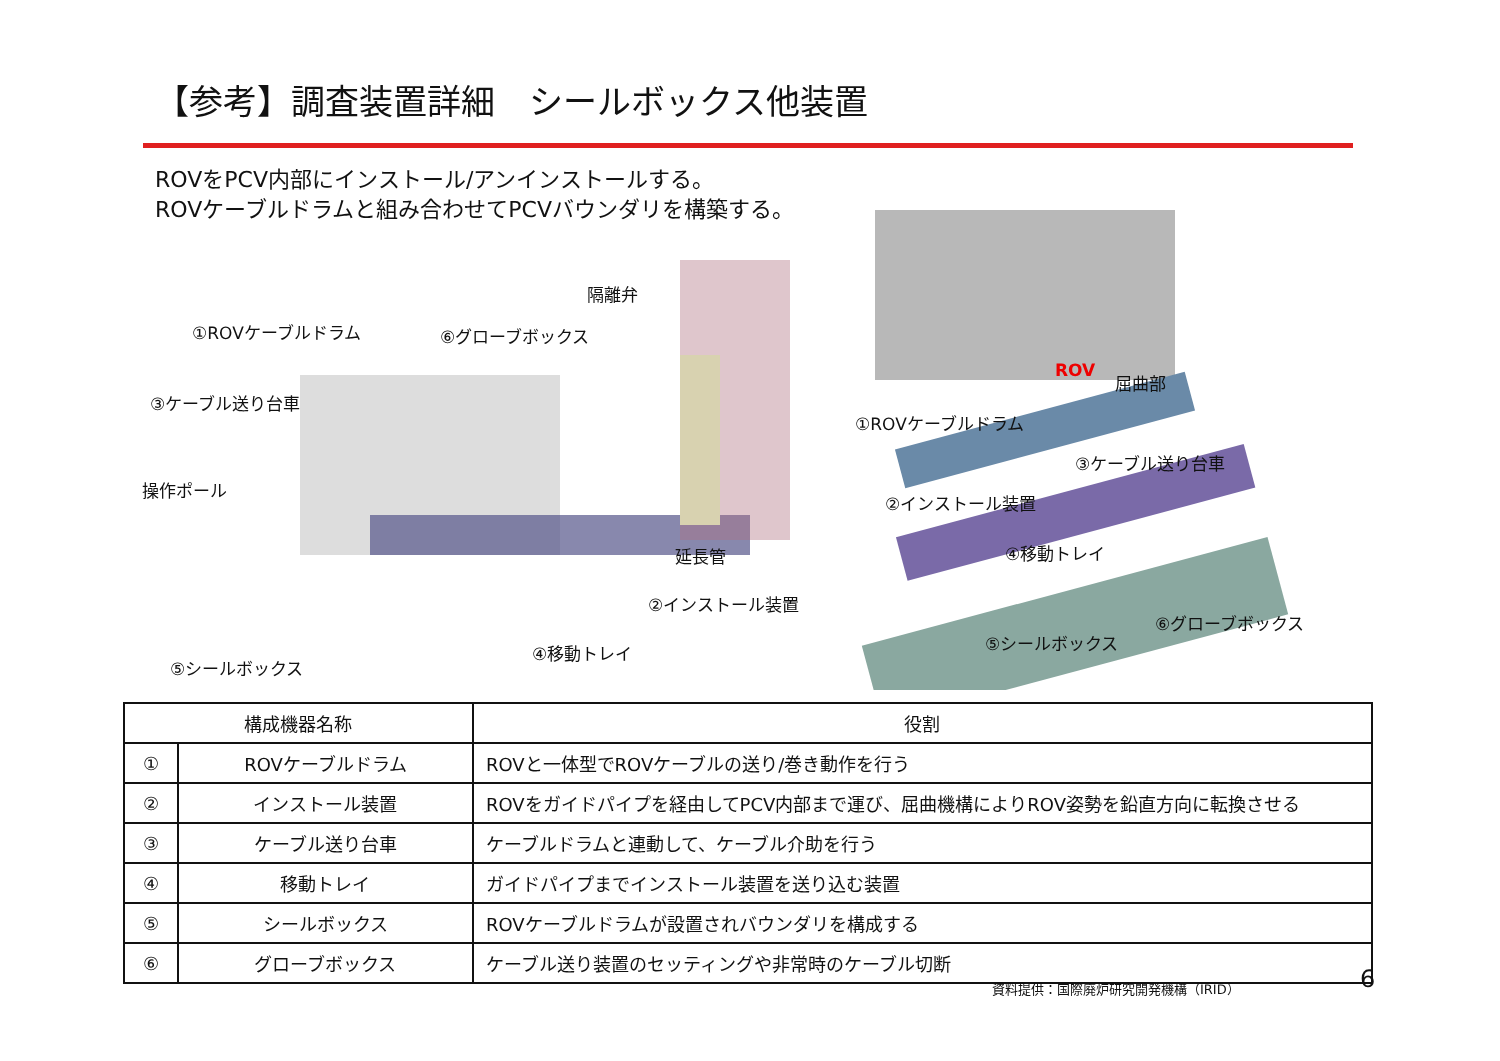【参考】調査装置詳細　シールボックス他装置
ROVをPCV内部にインストール/アンインストールする。
ROVケーブルドラムと組み合わせてPCVバウンダリを構築する。
隔離弁
①ROVケーブルドラム ⑥グローブボックス
③ケーブル送り台車
操作ポール
延長管
②インストール装置
④移動トレイ
⑤シールボックス
ROV 屈曲部
①ROVケーブルドラム
③ケーブル送り台車
②インストール装置
④移動トレイ
⑤シールボックス
⑥グローブボックス
| 構成機器名称 | | 役割 |
| --- | --- | --- |
| ① | ROVケーブルドラム | ROVと一体型でROVケーブルの送り/巻き動作を行う |
| ② | インストール装置 | ROVをガイドパイプを経由してPCV内部まで運び、屈曲機構によりROV姿勢を鉛直方向に転換させる |
| ③ | ケーブル送り台車 | ケーブルドラムと連動して、ケーブル介助を行う |
| ④ | 移動トレイ | ガイドパイプまでインストール装置を送り込む装置 |
| ⑤ | シールボックス | ROVケーブルドラムが設置されバウンダリを構成する |
| ⑥ | グローブボックス | ケーブル送り装置のセッティングや非常時のケーブル切断 |
資料提供：国際廃炉研究開発機構（IRID）
6